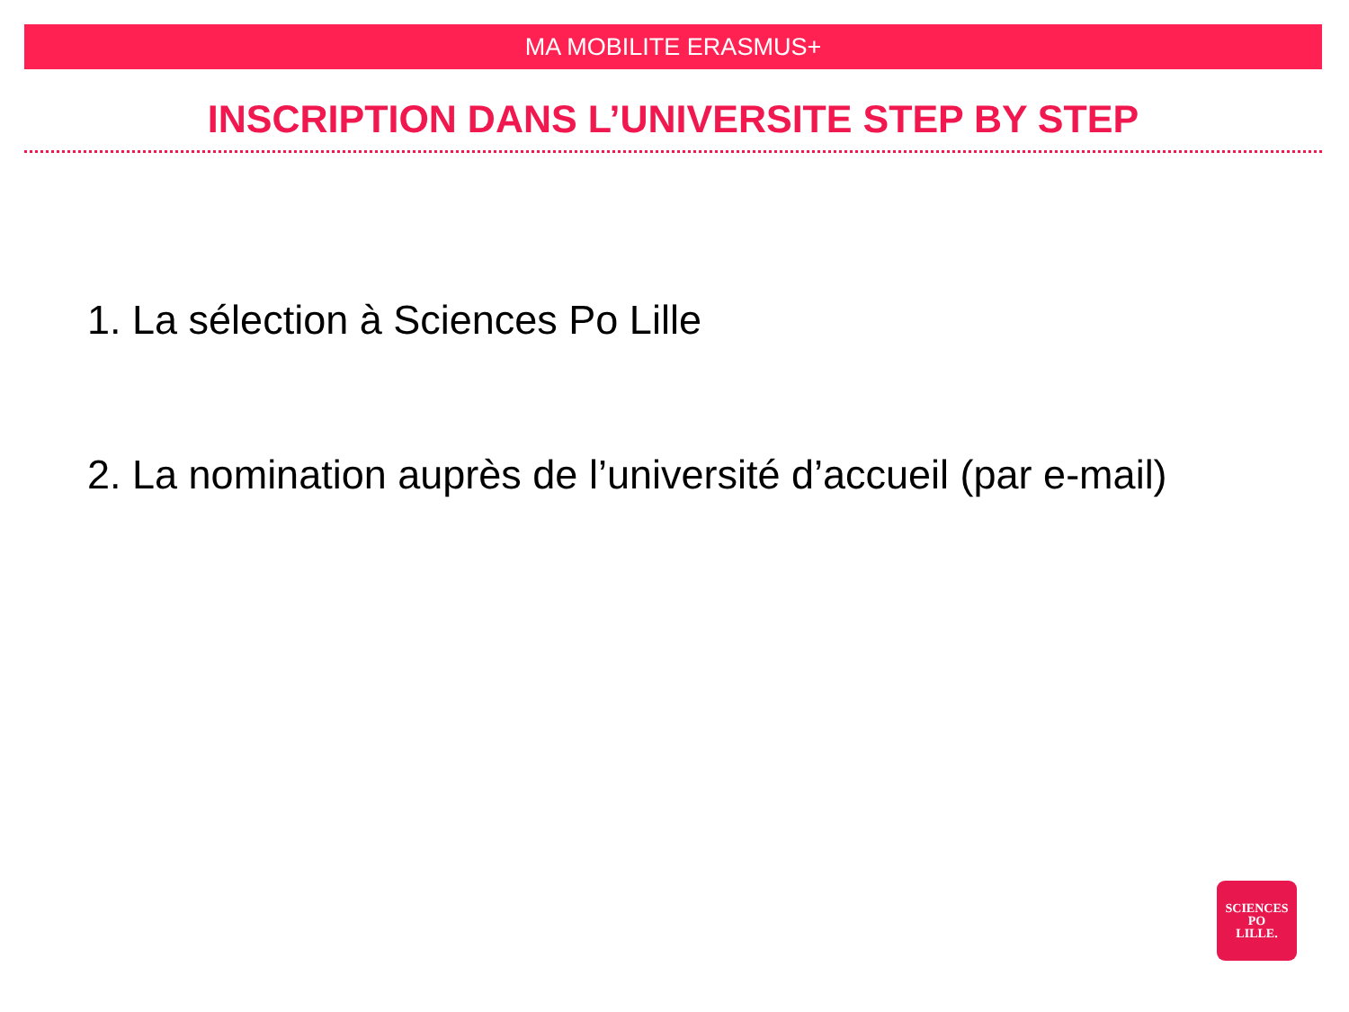MA MOBILITE ERASMUS+
INSCRIPTION DANS L’UNIVERSITE STEP BY STEP
1. La sélection à Sciences Po Lille
2. La nomination auprès de l’université d’accueil (par e-mail)
SCIENCES
PO
LILLE.